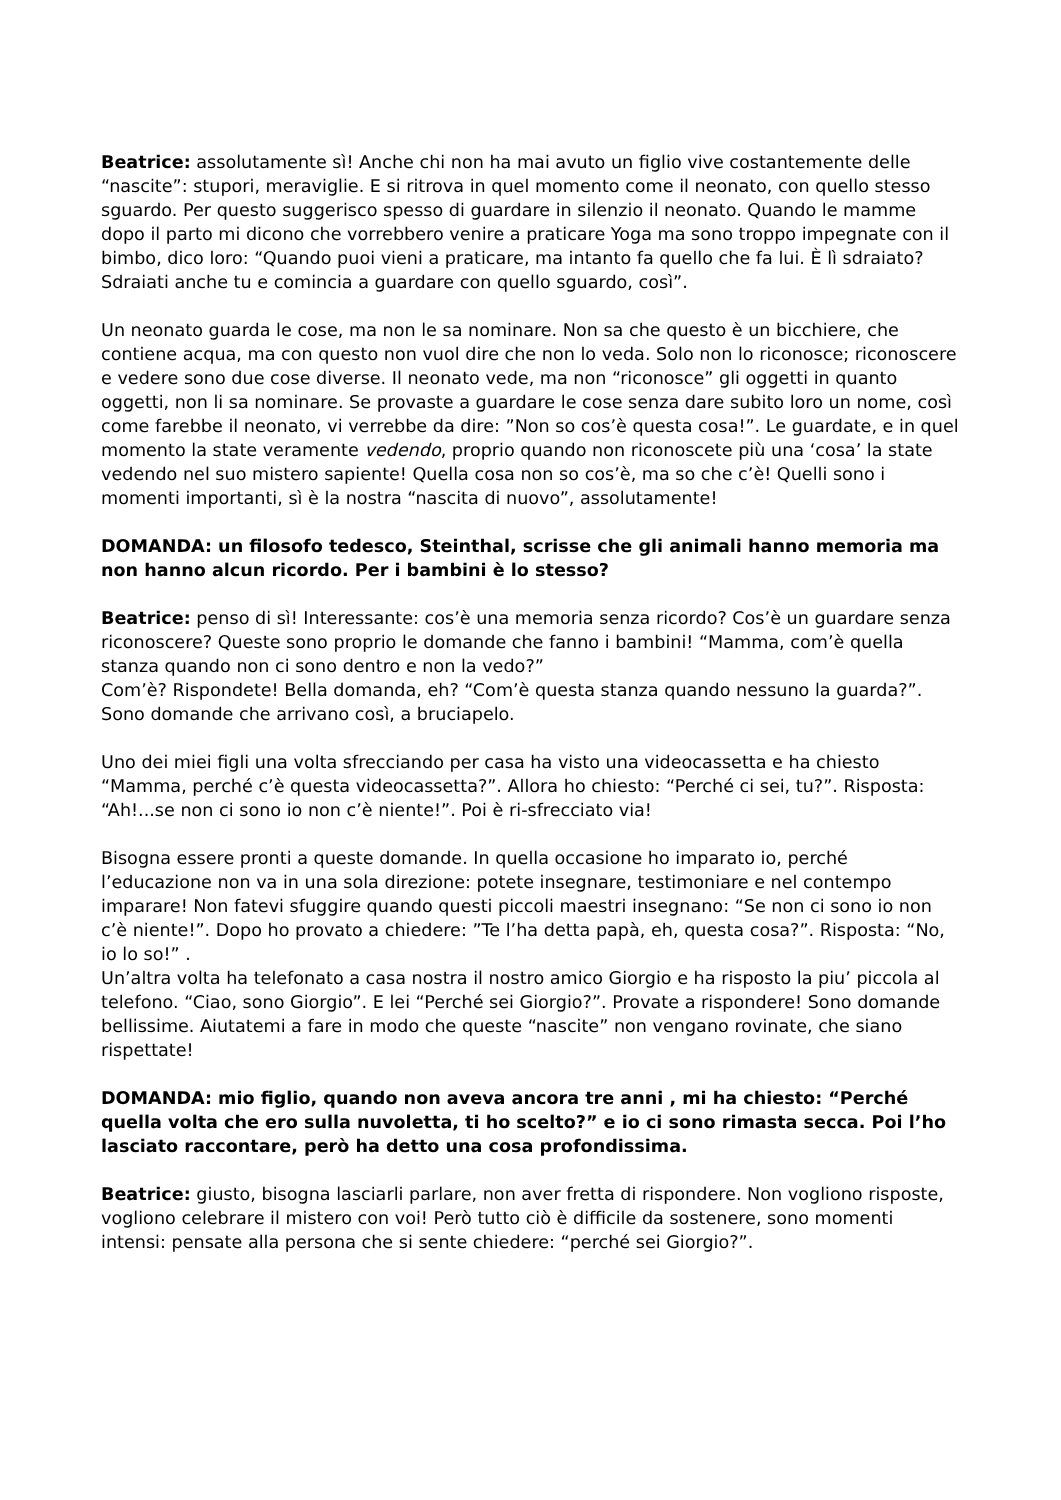Beatrice: assolutamente sì! Anche chi non ha mai avuto un figlio vive costantemente delle “nascite”: stupori, meraviglie. E si ritrova in quel momento come il neonato, con quello stesso sguardo. Per questo suggerisco spesso di guardare in silenzio il neonato. Quando le mamme dopo il parto mi dicono che vorrebbero venire a praticare Yoga ma sono troppo impegnate con il bimbo, dico loro: “Quando puoi vieni a praticare, ma intanto fa quello che fa lui. È lì sdraiato? Sdraiati anche tu e comincia a guardare con quello sguardo, così”.
Un neonato guarda le cose, ma non le sa nominare. Non sa che questo è un bicchiere, che contiene acqua, ma con questo non vuol dire che non lo veda. Solo non lo riconosce; riconoscere e vedere sono due cose diverse. Il neonato vede, ma non “riconosce” gli oggetti in quanto oggetti, non li sa nominare. Se provaste a guardare le cose senza dare subito loro un nome, così come farebbe il neonato, vi verrebbe da dire: ”Non so cos’è questa cosa!”. Le guardate, e in quel momento la state veramente vedendo, proprio quando non riconoscete più una ‘cosa’ la state vedendo nel suo mistero sapiente! Quella cosa non so cos’è, ma so che c’è! Quelli sono i momenti importanti, sì è la nostra “nascita di nuovo”, assolutamente!
DOMANDA: un filosofo tedesco, Steinthal, scrisse che gli animali hanno memoria ma non hanno alcun ricordo. Per i bambini è lo stesso?
Beatrice: penso di sì! Interessante: cos’è una memoria senza ricordo? Cos’è un guardare senza riconoscere? Queste sono proprio le domande che fanno i bambini! “Mamma, com’è quella stanza quando non ci sono dentro e non la vedo?”
Com’è? Rispondete! Bella domanda, eh? “Com’è questa stanza quando nessuno la guarda?”. Sono domande che arrivano così, a bruciapelo.
Uno dei miei figli una volta sfrecciando per casa ha visto una videocassetta e ha chiesto “Mamma, perché c’è questa videocassetta?”. Allora ho chiesto: “Perché ci sei, tu?”. Risposta: “Ah!...se non ci sono io non c’è niente!”. Poi è ri-sfrecciato via!
Bisogna essere pronti a queste domande. In quella occasione ho imparato io, perché l’educazione non va in una sola direzione: potete insegnare, testimoniare e nel contempo imparare! Non fatevi sfuggire quando questi piccoli maestri insegnano: “Se non ci sono io non c’è niente!”. Dopo ho provato a chiedere: ”Te l’ha detta papà, eh, questa cosa?”. Risposta: “No, io lo so!” .
Un’altra volta ha telefonato a casa nostra il nostro amico Giorgio e ha risposto la piu’ piccola al telefono. “Ciao, sono Giorgio”. E lei “Perché sei Giorgio?”. Provate a rispondere! Sono domande bellissime. Aiutatemi a fare in modo che queste “nascite” non vengano rovinate, che siano rispettate!
DOMANDA: mio figlio, quando non aveva ancora tre anni , mi ha chiesto: “Perché quella volta che ero sulla nuvoletta, ti ho scelto?” e io ci sono rimasta secca. Poi l’ho lasciato raccontare, però ha detto una cosa profondissima.
Beatrice: giusto, bisogna lasciarli parlare, non aver fretta di rispondere. Non vogliono risposte, vogliono celebrare il mistero con voi! Però tutto ciò è difficile da sostenere, sono momenti intensi: pensate alla persona che si sente chiedere: “perché sei Giorgio?”.